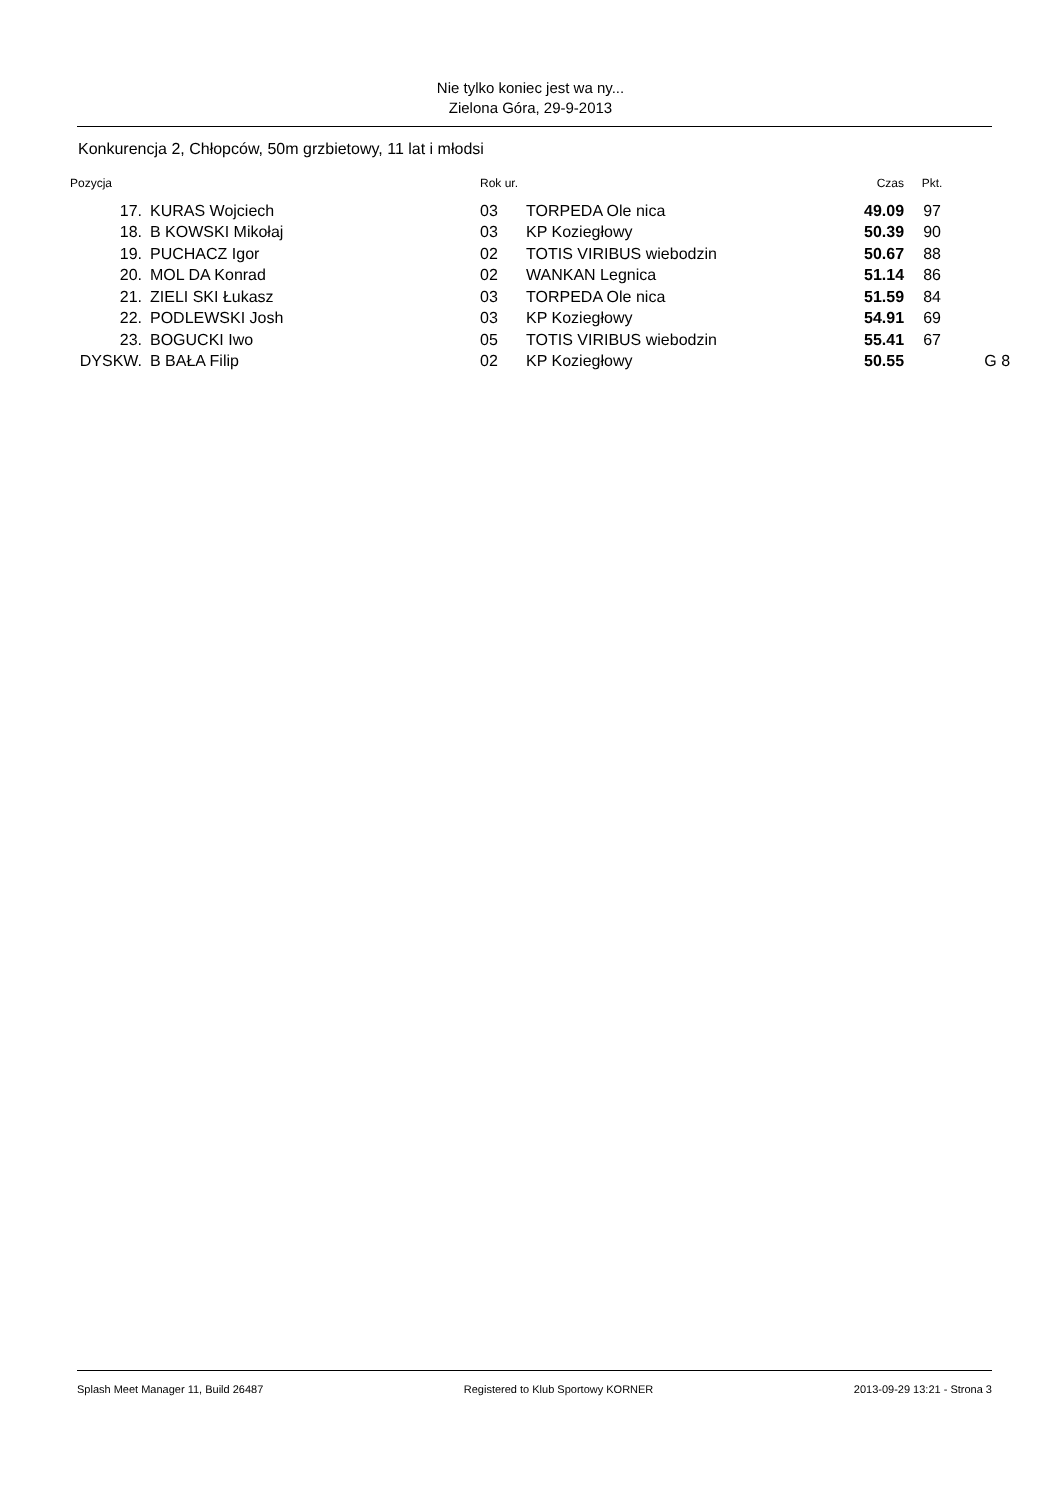Nie tylko koniec jest wa ny...
Zielona Góra, 29-9-2013
Konkurencja 2, Chłopców, 50m grzbietowy, 11 lat i młodsi
| Pozycja | | Rok ur. | | Czas | Pkt. | |
| --- | --- | --- | --- | --- | --- | --- |
| 17. | KURAS Wojciech | 03 | TORPEDA Ole nica | 49.09 | 97 | |
| 18. | B KOWSKI Mikołaj | 03 | KP Koziegłowy | 50.39 | 90 | |
| 19. | PUCHACZ Igor | 02 | TOTIS VIRIBUS wiebodzin | 50.67 | 88 | |
| 20. | MOL DA Konrad | 02 | WANKAN Legnica | 51.14 | 86 | |
| 21. | ZIELI SKI Łukasz | 03 | TORPEDA Ole nica | 51.59 | 84 | |
| 22. | PODLEWSKI Josh | 03 | KP Koziegłowy | 54.91 | 69 | |
| 23. | BOGUCKI Iwo | 05 | TOTIS VIRIBUS wiebodzin | 55.41 | 67 | |
| DYSKW. | B BAŁA Filip | 02 | KP Koziegłowy | 50.55 | | G 8 |
Splash Meet Manager 11, Build 26487 Registered to Klub Sportowy KORNER 2013-09-29 13:21 - Strona 3